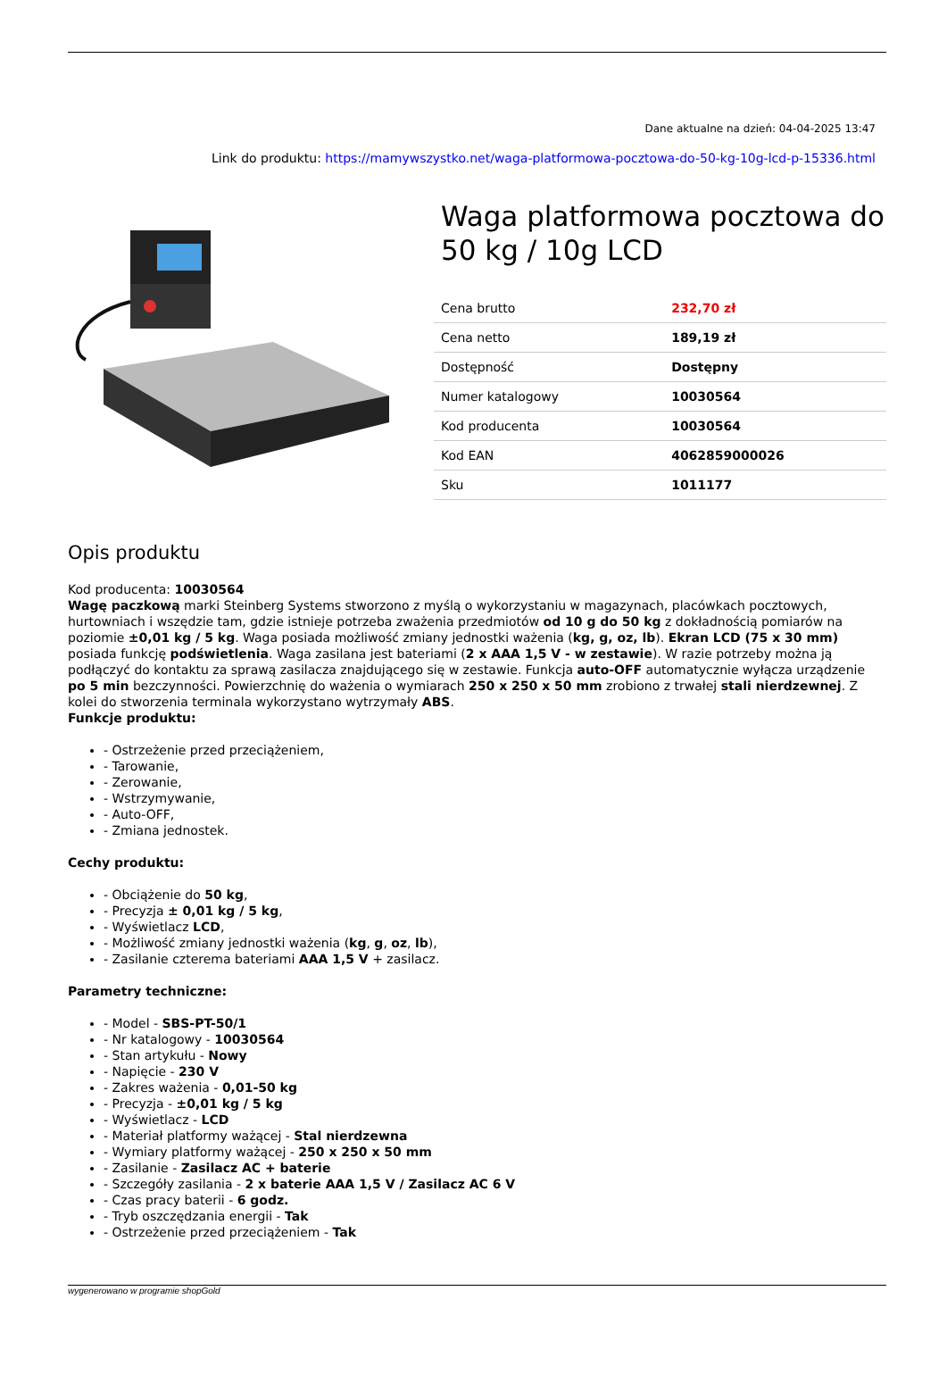Dane aktualne na dzień: 04-04-2025 13:47
Link do produktu: https://mamywszystko.net/waga-platformowa-pocztowa-do-50-kg-10g-lcd-p-15336.html
Waga platformowa pocztowa do 50 kg / 10g LCD
| Cena brutto | 232,70 zł |
| Cena netto | 189,19 zł |
| Dostępność | Dostępny |
| Numer katalogowy | 10030564 |
| Kod producenta | 10030564 |
| Kod EAN | 4062859000026 |
| Sku | 1011177 |
Opis produktu
Kod producenta: 10030564
Wagę paczkową marki Steinberg Systems stworzono z myślą o wykorzystaniu w magazynach, placówkach pocztowych, hurtowniach i wszędzie tam, gdzie istnieje potrzeba zważenia przedmiotów od 10 g do 50 kg z dokładnością pomiarów na poziomie ±0,01 kg / 5 kg. Waga posiada możliwość zmiany jednostki ważenia (kg, g, oz, lb). Ekran LCD (75 x 30 mm) posiada funkcję podświetlenia. Waga zasilana jest bateriami (2 x AAA 1,5 V - w zestawie). W razie potrzeby można ją podłączyć do kontaktu za sprawą zasilacza znajdującego się w zestawie. Funkcja auto-OFF automatycznie wyłącza urządzenie po 5 min bezczynności. Powierzchnię do ważenia o wymiarach 250 x 250 x 50 mm zrobiono z trwałej stali nierdzewnej. Z kolei do stworzenia terminala wykorzystano wytrzymały ABS.
Funkcje produktu:
- Ostrzeżenie przed przeciążeniem,
- Tarowanie,
- Zerowanie,
- Wstrzymywanie,
- Auto-OFF,
- Zmiana jednostek.
Cechy produktu:
- Obciążenie do 50 kg,
- Precyzja ± 0,01 kg / 5 kg,
- Wyświetlacz LCD,
- Możliwość zmiany jednostki ważenia (kg, g, oz, lb),
- Zasilanie czterema bateriami AAA 1,5 V + zasilacz.
Parametry techniczne:
- Model - SBS-PT-50/1
- Nr katalogowy - 10030564
- Stan artykułu - Nowy
- Napięcie - 230 V
- Zakres ważenia - 0,01-50 kg
- Precyzja - ±0,01 kg / 5 kg
- Wyświetlacz - LCD
- Materiał platformy ważącej - Stal nierdzewna
- Wymiary platformy ważącej - 250 x 250 x 50 mm
- Zasilanie - Zasilacz AC + baterie
- Szczegóły zasilania - 2 x baterie AAA 1,5 V / Zasilacz AC 6 V
- Czas pracy baterii - 6 godz.
- Tryb oszczędzania energii - Tak
- Ostrzeżenie przed przeciążeniem - Tak
wygenerowano w programie shopGold